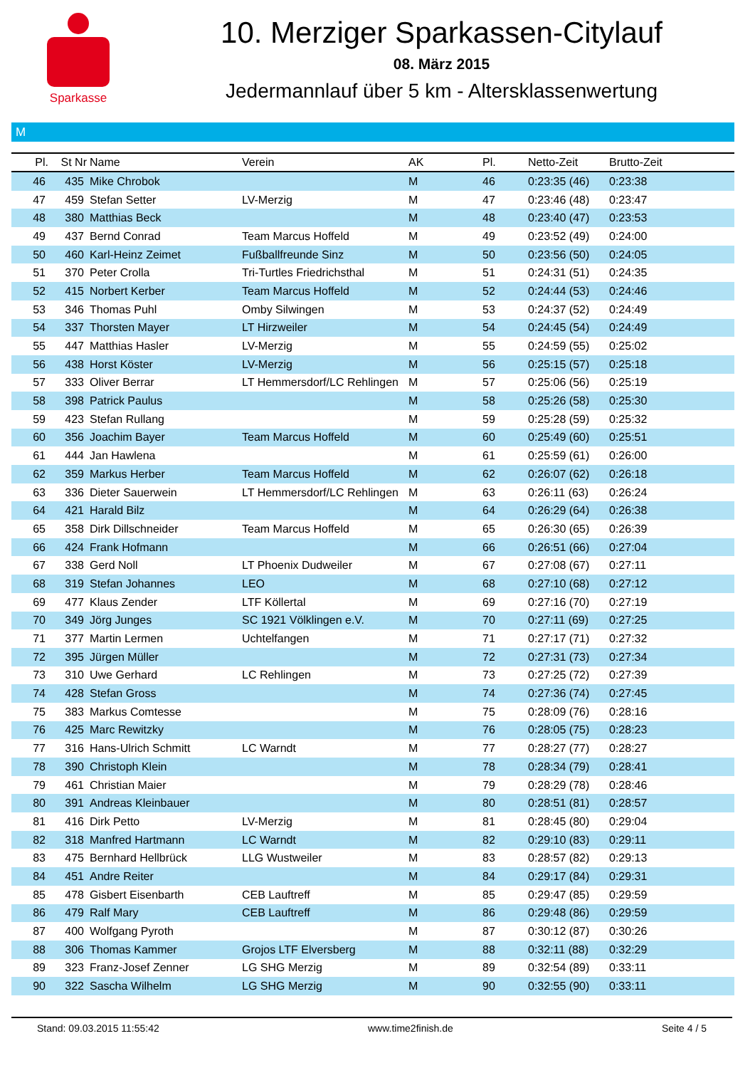Sparkasse
10. Merziger Sparkassen-Citylauf
08. März 2015
Jedermannlauf über 5 km - Altersklassenwertung
M
| Pl. | St Nr | Name | Verein | AK | Pl. | Netto-Zeit | Brutto-Zeit |
| --- | --- | --- | --- | --- | --- | --- | --- |
| 46 | 435 | Mike Chrobok | | M | 46 | 0:23:35 (46) | 0:23:38 |
| 47 | 459 | Stefan Setter | LV-Merzig | M | 47 | 0:23:46 (48) | 0:23:47 |
| 48 | 380 | Matthias Beck | | M | 48 | 0:23:40 (47) | 0:23:53 |
| 49 | 437 | Bernd Conrad | Team Marcus Hoffeld | M | 49 | 0:23:52 (49) | 0:24:00 |
| 50 | 460 | Karl-Heinz Zeimet | Fußballfreunde Sinz | M | 50 | 0:23:56 (50) | 0:24:05 |
| 51 | 370 | Peter Crolla | Tri-Turtles Friedrichsthal | M | 51 | 0:24:31 (51) | 0:24:35 |
| 52 | 415 | Norbert Kerber | Team Marcus Hoffeld | M | 52 | 0:24:44 (53) | 0:24:46 |
| 53 | 346 | Thomas Puhl | Omby Silwingen | M | 53 | 0:24:37 (52) | 0:24:49 |
| 54 | 337 | Thorsten Mayer | LT Hirzweiler | M | 54 | 0:24:45 (54) | 0:24:49 |
| 55 | 447 | Matthias Hasler | LV-Merzig | M | 55 | 0:24:59 (55) | 0:25:02 |
| 56 | 438 | Horst Köster | LV-Merzig | M | 56 | 0:25:15 (57) | 0:25:18 |
| 57 | 333 | Oliver Berrar | LT Hemmersdorf/LC Rehlingen | M | 57 | 0:25:06 (56) | 0:25:19 |
| 58 | 398 | Patrick Paulus | | M | 58 | 0:25:26 (58) | 0:25:30 |
| 59 | 423 | Stefan Rullang | | M | 59 | 0:25:28 (59) | 0:25:32 |
| 60 | 356 | Joachim Bayer | Team Marcus Hoffeld | M | 60 | 0:25:49 (60) | 0:25:51 |
| 61 | 444 | Jan Hawlena | | M | 61 | 0:25:59 (61) | 0:26:00 |
| 62 | 359 | Markus Herber | Team Marcus Hoffeld | M | 62 | 0:26:07 (62) | 0:26:18 |
| 63 | 336 | Dieter Sauerwein | LT Hemmersdorf/LC Rehlingen | M | 63 | 0:26:11 (63) | 0:26:24 |
| 64 | 421 | Harald Bilz | | M | 64 | 0:26:29 (64) | 0:26:38 |
| 65 | 358 | Dirk Dillschneider | Team Marcus Hoffeld | M | 65 | 0:26:30 (65) | 0:26:39 |
| 66 | 424 | Frank Hofmann | | M | 66 | 0:26:51 (66) | 0:27:04 |
| 67 | 338 | Gerd Noll | LT Phoenix Dudweiler | M | 67 | 0:27:08 (67) | 0:27:11 |
| 68 | 319 | Stefan Johannes | LEO | M | 68 | 0:27:10 (68) | 0:27:12 |
| 69 | 477 | Klaus Zender | LTF Köllertal | M | 69 | 0:27:16 (70) | 0:27:19 |
| 70 | 349 | Jörg Junges | SC 1921 Völklingen e.V. | M | 70 | 0:27:11 (69) | 0:27:25 |
| 71 | 377 | Martin Lermen | Uchtelfangen | M | 71 | 0:27:17 (71) | 0:27:32 |
| 72 | 395 | Jürgen Müller | | M | 72 | 0:27:31 (73) | 0:27:34 |
| 73 | 310 | Uwe Gerhard | LC Rehlingen | M | 73 | 0:27:25 (72) | 0:27:39 |
| 74 | 428 | Stefan Gross | | M | 74 | 0:27:36 (74) | 0:27:45 |
| 75 | 383 | Markus Comtesse | | M | 75 | 0:28:09 (76) | 0:28:16 |
| 76 | 425 | Marc Rewitzky | | M | 76 | 0:28:05 (75) | 0:28:23 |
| 77 | 316 | Hans-Ulrich Schmitt | LC Warndt | M | 77 | 0:28:27 (77) | 0:28:27 |
| 78 | 390 | Christoph Klein | | M | 78 | 0:28:34 (79) | 0:28:41 |
| 79 | 461 | Christian Maier | | M | 79 | 0:28:29 (78) | 0:28:46 |
| 80 | 391 | Andreas Kleinbauer | | M | 80 | 0:28:51 (81) | 0:28:57 |
| 81 | 416 | Dirk Petto | LV-Merzig | M | 81 | 0:28:45 (80) | 0:29:04 |
| 82 | 318 | Manfred Hartmann | LC Warndt | M | 82 | 0:29:10 (83) | 0:29:11 |
| 83 | 475 | Bernhard Hellbrück | LLG Wustweiler | M | 83 | 0:28:57 (82) | 0:29:13 |
| 84 | 451 | Andre Reiter | | M | 84 | 0:29:17 (84) | 0:29:31 |
| 85 | 478 | Gisbert Eisenbarth | CEB Lauftreff | M | 85 | 0:29:47 (85) | 0:29:59 |
| 86 | 479 | Ralf Mary | CEB Lauftreff | M | 86 | 0:29:48 (86) | 0:29:59 |
| 87 | 400 | Wolfgang Pyroth | | M | 87 | 0:30:12 (87) | 0:30:26 |
| 88 | 306 | Thomas Kammer | Grojos LTF Elversberg | M | 88 | 0:32:11 (88) | 0:32:29 |
| 89 | 323 | Franz-Josef Zenner | LG SHG Merzig | M | 89 | 0:32:54 (89) | 0:33:11 |
| 90 | 322 | Sascha Wilhelm | LG SHG Merzig | M | 90 | 0:32:55 (90) | 0:33:11 |
Stand: 09.03.2015 11:55:42 www.time2finish.de Seite 4 / 5